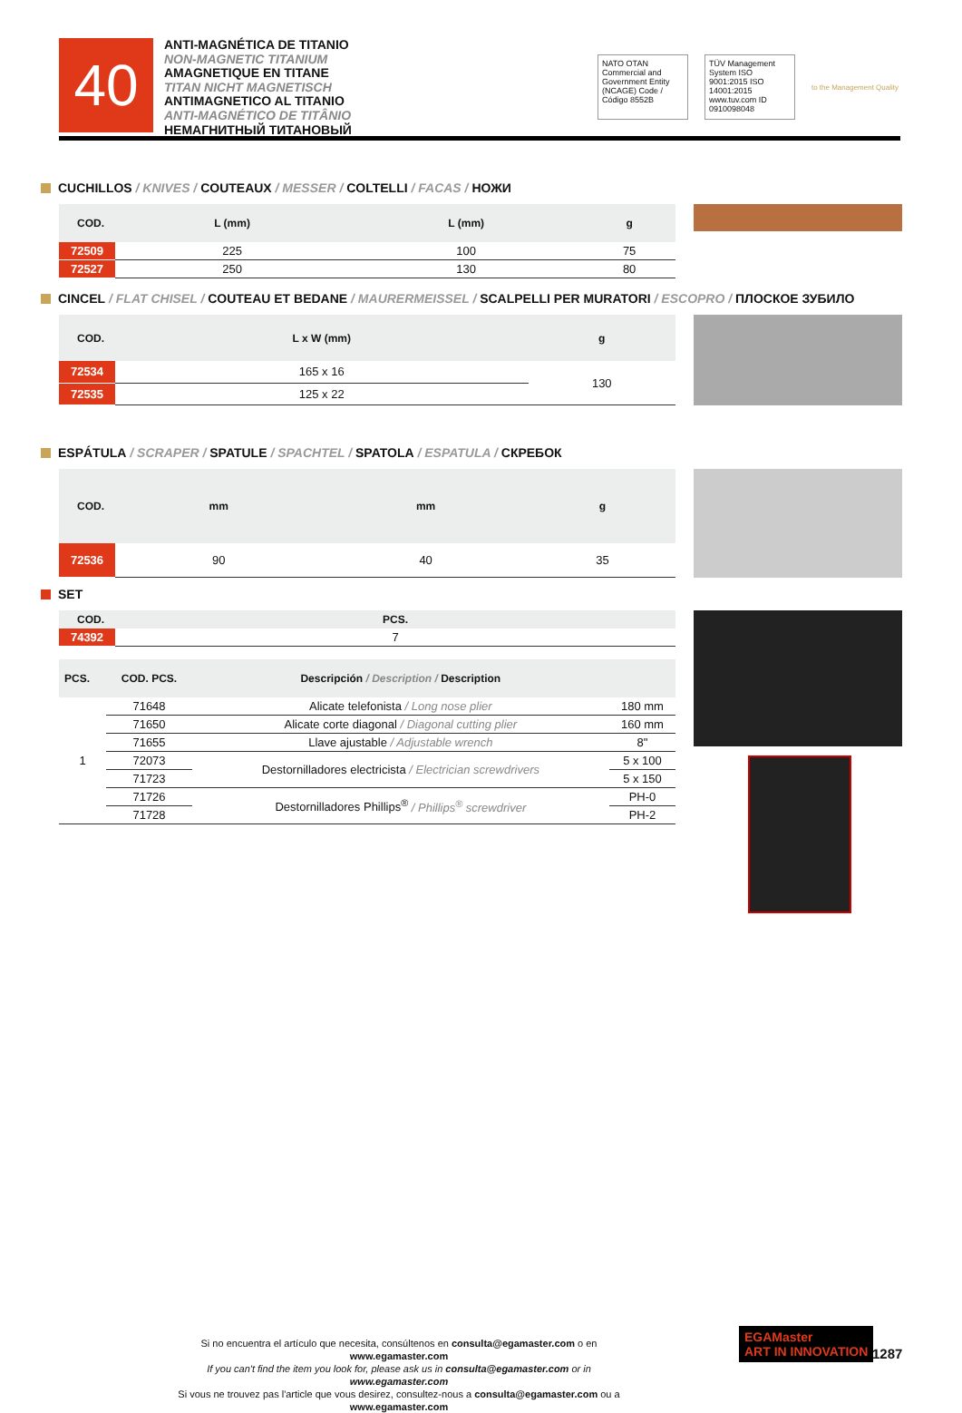40
ANTI-MAGNÉTICA DE TITANIO
NON-MAGNETIC TITANIUM
AMAGNETIQUE EN TITANE
TITAN NICHT MAGNETISCH
ANTIMAGNETICO AL TITANIO
ANTI-MAGNÉTICO DE TITÂNIO
НЕМАГНИТНЫЙ ТИТАНОВЫЙ
NATO OTAN
Commercial and Government Entity (NCAGE) Code / Código 8552B
TÜV Management System ISO 9001:2015 ISO 14001:2015 www.tuv.com ID 0910098048
to the Management Quality
CUCHILLOS / KNIVES / COUTEAUX / MESSER / COLTELLI / FACAS / НОЖИ
| COD. | L (mm) | L (mm) | g |
| --- | --- | --- | --- |
| 72509 | 225 | 100 | 75 |
| 72527 | 250 | 130 | 80 |
CINCEL / FLAT CHISEL / COUTEAU ET BEDANE / MAURERMEISSEL / SCALPELLI PER MURATORI / ESCOPRO / ПЛОСКОЕ ЗУБИЛО
| COD. | L x W (mm) | g |
| --- | --- | --- |
| 72534 | 165 x 16 | 130 |
| 72535 | 125 x 22 | |
ESPÁTULA / SCRAPER / SPATULE / SPACHTEL / SPATOLA / ESPATULA / СКРЕБОК
| COD. | mm | mm | g |
| --- | --- | --- | --- |
| 72536 | 90 | 40 | 35 |
SET
| COD. | PCS. |
| --- | --- |
| 74392 | 7 |
| PCS. | COD. PCS. | Descripción / Description / Description | |
| --- | --- | --- | --- |
| 1 | 71648 | Alicate telefonista / Long nose plier | 180 mm |
| | 71650 | Alicate corte diagonal / Diagonal cutting plier | 160 mm |
| | 71655 | Llave ajustable / Adjustable wrench | 8" |
| | 72073 | Destornilladores electricista / Electrician screwdrivers | 5 x 100 |
| | 71723 | | 5 x 150 |
| | 71726 | Destornilladores Phillips<sup>®</sup> / Phillips<sup>®</sup> screwdriver | PH-0 |
| | 71728 | | PH-2 |
Si no encuentra el artículo que necesita, consúltenos en consulta@egamaster.com o en www.egamaster.com
If you can't find the item you look for, please ask us in consulta@egamaster.com or in www.egamaster.com
Si vous ne trouvez pas l'article que vous desirez, consultez-nous a consulta@egamaster.com ou a www.egamaster.com
EGAMaster
ART IN INNOVATION
1287